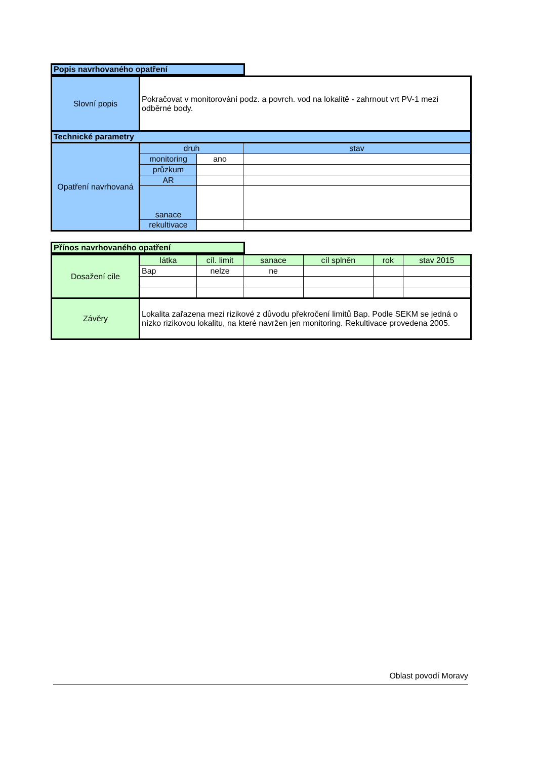Popis navrhovaného opatření
| Slovní popis | Pokračovat v monitorování podz. a povrch. vod na lokalitě - zahrnout vrt PV-1 mezi odběrné body. | | |
| Technické parametry | | | |
| Opatření navrhovaná | druh | | stav |
| | monitoring | ano | |
| | průzkum | | |
| | AR | | |
| | sanace | | |
| | rekultivace | | |
Přínos navrhovaného opatření
| Dosažení cíle | látka | cíl. limit | sanace | cíl splněn | rok | stav 2015 |
| | Bap | nelze | ne | | | |
| Závěry | Lokalita zařazena mezi rizikové z důvodu překročení limitů Bap. Podle SEKM se jedná o nízko rizikovou lokalitu, na které navržen jen monitoring. Rekultivace provedena 2005. | | | | | |
Oblast povodí Moravy